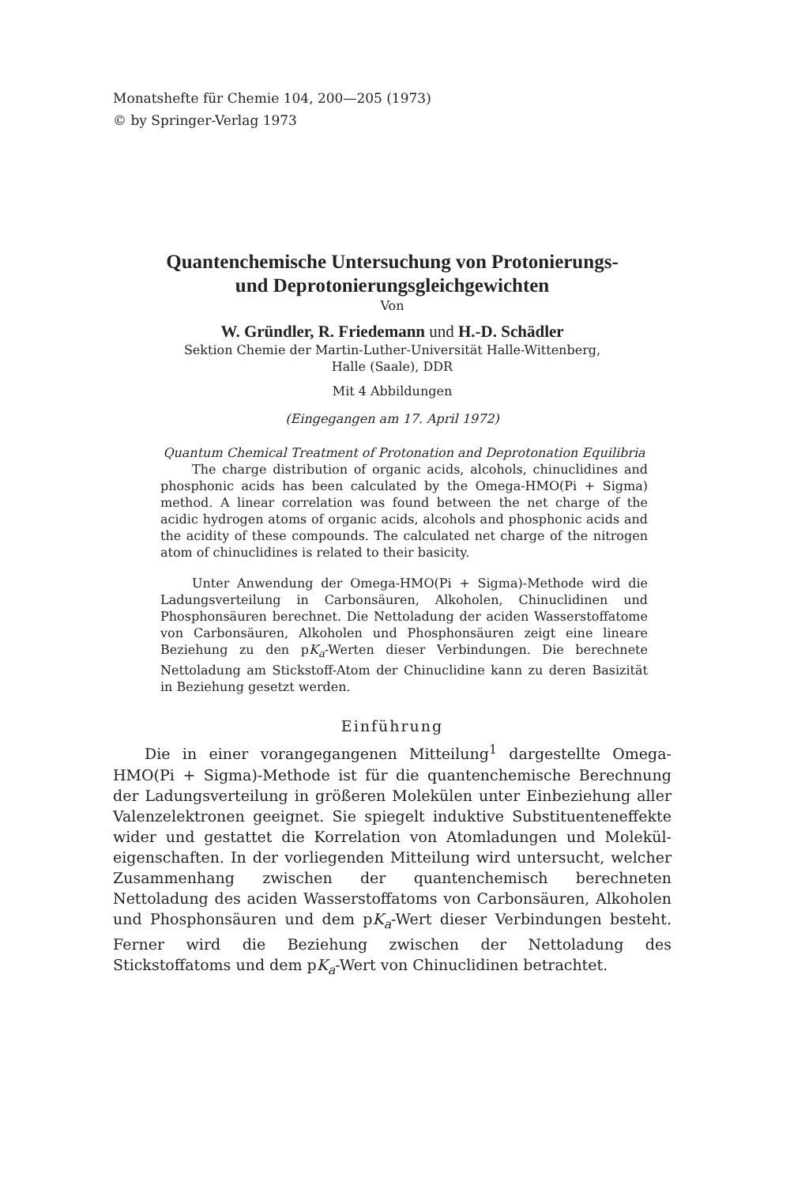Monatshefte für Chemie 104, 200—205 (1973)
© by Springer-Verlag 1973
Quantenchemische Untersuchung von Protonierungs-
und Deprotonierungsgleichgewichten
Von
W. Gründler, R. Friedemann und H.-D. Schädler
Sektion Chemie der Martin-Luther-Universität Halle-Wittenberg,
Halle (Saale), DDR
Mit 4 Abbildungen
(Eingegangen am 17. April 1972)
Quantum Chemical Treatment of Protonation and Deprotonation Equilibria
The charge distribution of organic acids, alcohols, chinuclidines and phosphonic acids has been calculated by the Omega-HMO(Pi + Sigma) method. A linear correlation was found between the net charge of the acidic hydrogen atoms of organic acids, alcohols and phosphonic acids and the acidity of these compounds. The calculated net charge of the nitrogen atom of chinuclidines is related to their basicity.
Unter Anwendung der Omega-HMO(Pi + Sigma)-Methode wird die Ladungsverteilung in Carbonsäuren, Alkoholen, Chinuclidinen und Phosphonsäuren berechnet. Die Nettoladung der aciden Wasserstoffatome von Carbonsäuren, Alkoholen und Phosphonsäuren zeigt eine lineare Beziehung zu den pK<sub>a</sub>-Werten dieser Verbindungen. Die berechnete Nettoladung am Stickstoff-Atom der Chinuclidine kann zu deren Basizität in Beziehung gesetzt werden.
Einführung
Die in einer vorangegangenen Mitteilung<sup>1</sup> dargestellte Omega-HMO(Pi + Sigma)-Methode ist für die quantenchemische Berechnung der Ladungsverteilung in größeren Molekülen unter Einbeziehung aller Valenzelektronen geeignet. Sie spiegelt induktive Substituenteneffekte wider und gestattet die Korrelation von Atomladungen und Molekül-eigenschaften. In der vorliegenden Mitteilung wird untersucht, welcher Zusammenhang zwischen der quantenchemisch berechneten Nettoladung des aciden Wasserstoffatoms von Carbonsäuren, Alkoholen und Phosphonsäuren und dem pK<sub>a</sub>-Wert dieser Verbindungen besteht. Ferner wird die Beziehung zwischen der Nettoladung des Stickstoffatoms und dem pK<sub>a</sub>-Wert von Chinuclidinen betrachtet.